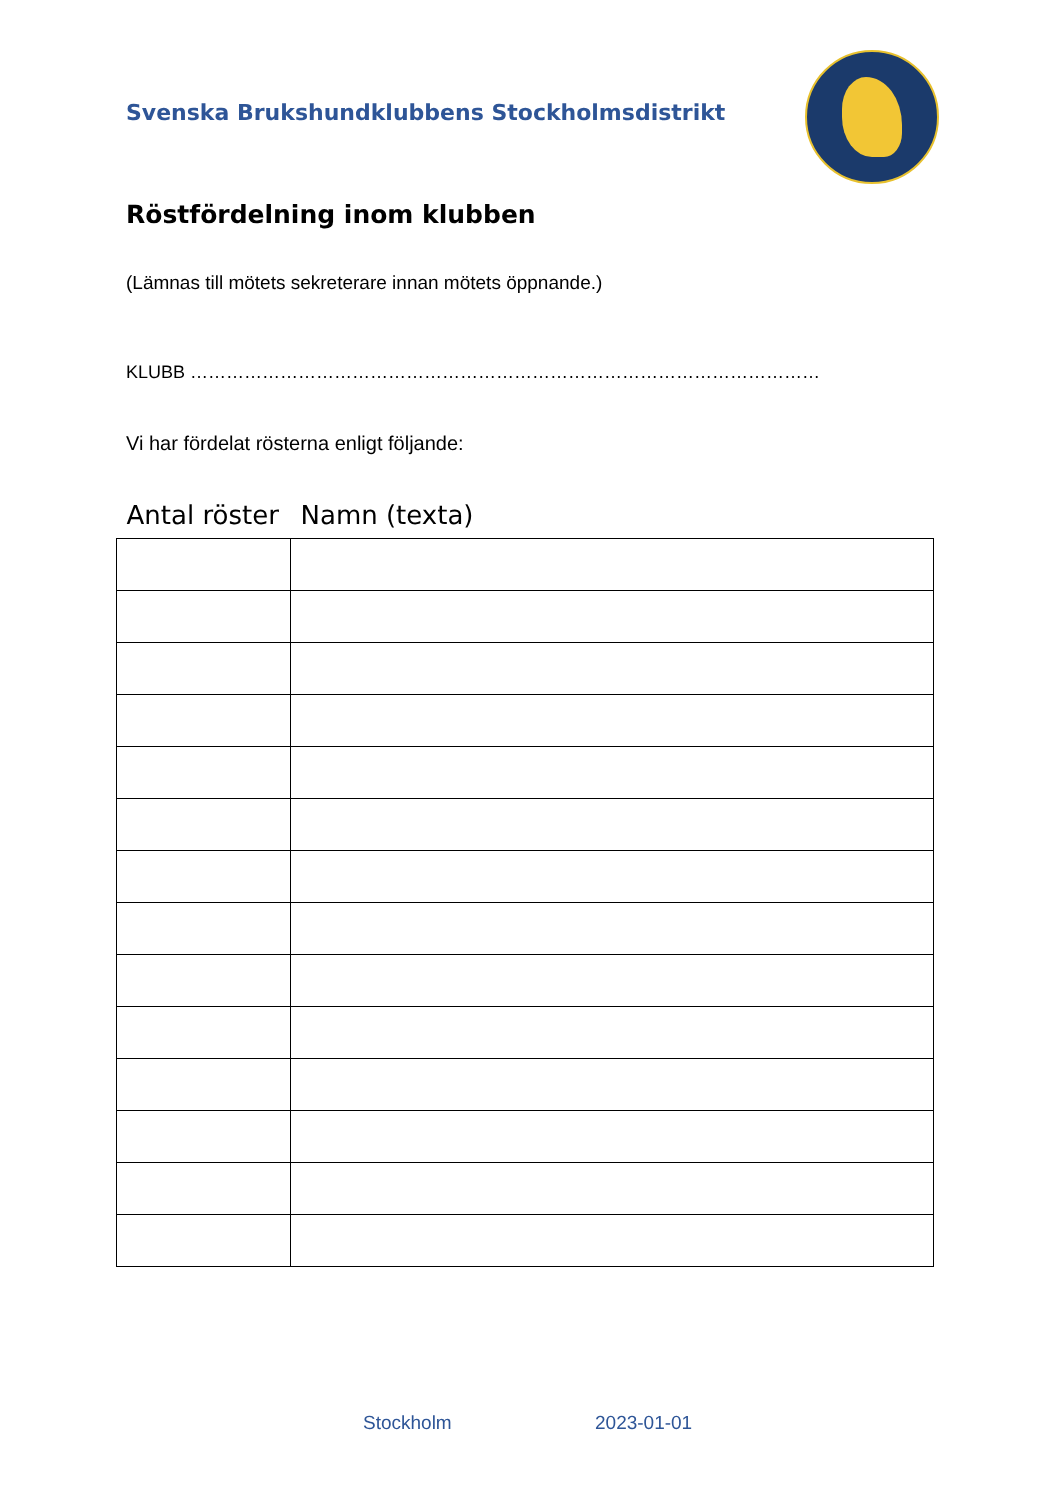Svenska Brukshundklubbens Stockholmsdistrikt
Röstfördelning inom klubben
(Lämnas till mötets sekreterare innan mötets öppnande.)
KLUBB ……………………………………………………………………………………………
Vi har fördelat rösterna enligt följande:
| Antal röster | Namn (texta) |
| --- | --- |
Stockholm 2023-01-01